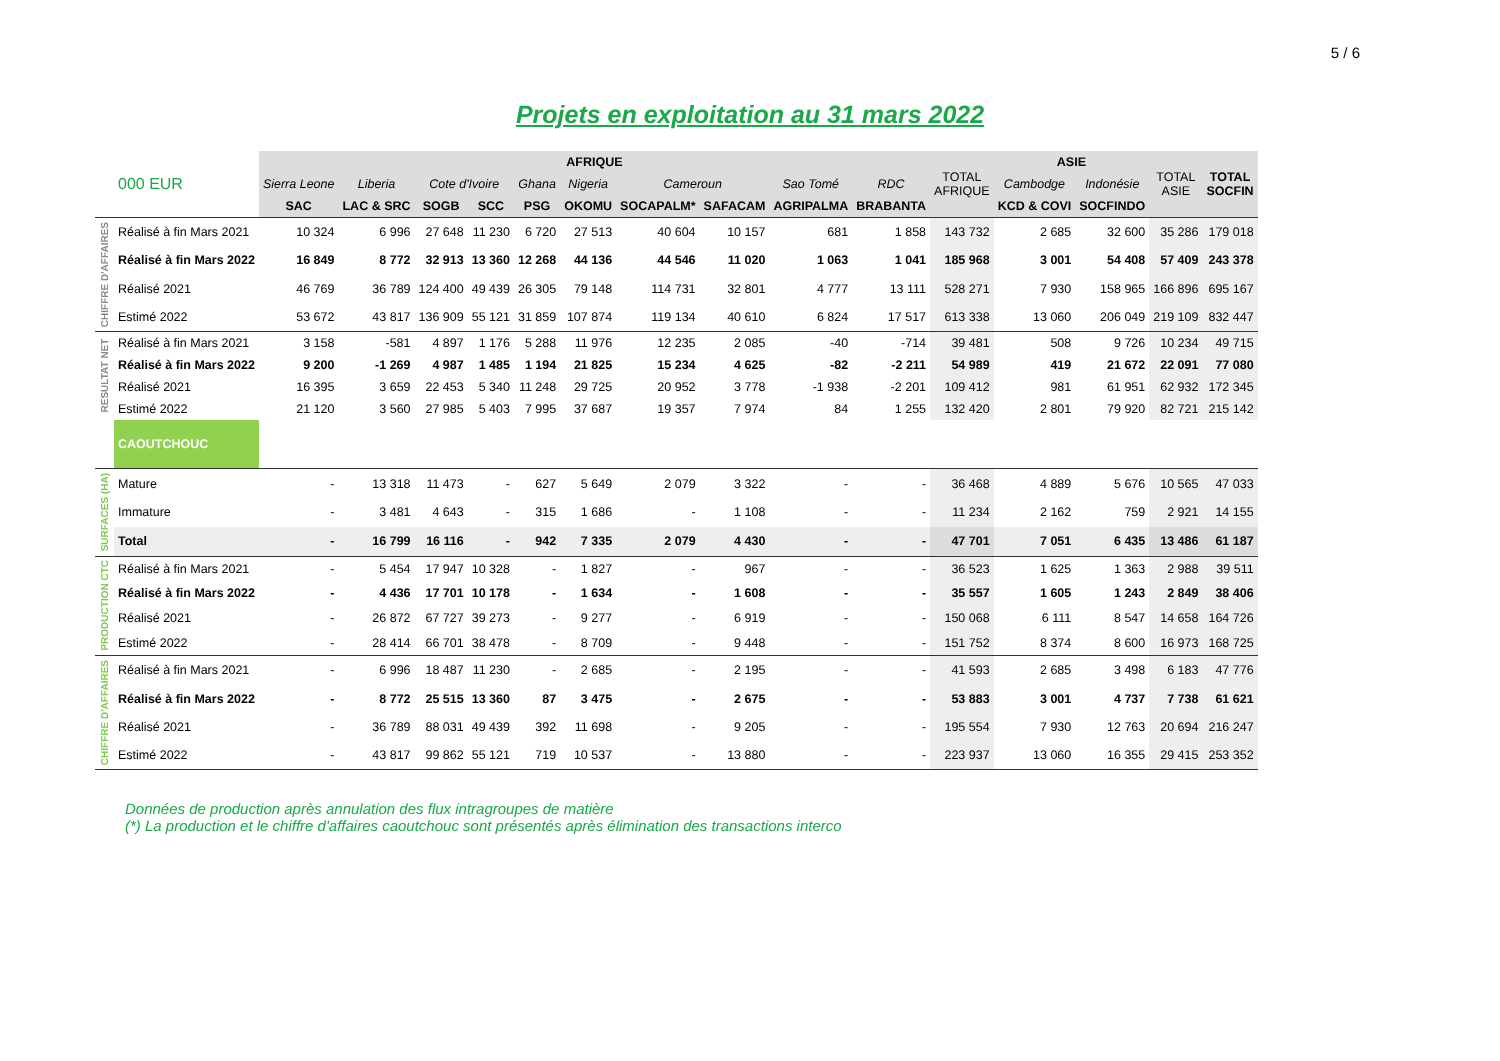5 / 6
Projets en exploitation au 31 mars 2022
| | 000 EUR | AFRIQUE | | | | | | | | | | TOTAL AFRIQUE | ASIE | | TOTAL ASIE | TOTAL SOCFIN |
| | | Sierra Leone | Liberia | Cote d'Ivoire | | Ghana | Nigeria | Cameroun | | Sao Tomé | RDC | | Cambodge | Indonésie | | |
| | | SAC | LAC & SRC | SOGB | SCC | PSG | OKOMU | SOCAPALM* | SAFACAM | AGRIPALMA | BRABANTA | | KCD & COVI | SOCFINDO | | |
| CHIFFRE D'AFFAIRES | Réalisé à fin Mars 2021 | 10 324 | 6 996 | 27 648 | 11 230 | 6 720 | 27 513 | 40 604 | 10 157 | 681 | 1 858 | 143 732 | 2 685 | 32 600 | 35 286 | 179 018 |
| | Réalisé à fin Mars 2022 | 16 849 | 8 772 | 32 913 | 13 360 | 12 268 | 44 136 | 44 546 | 11 020 | 1 063 | 1 041 | 185 968 | 3 001 | 54 408 | 57 409 | 243 378 |
| | Réalisé 2021 | 46 769 | 36 789 | 124 400 | 49 439 | 26 305 | 79 148 | 114 731 | 32 801 | 4 777 | 13 111 | 528 271 | 7 930 | 158 965 | 166 896 | 695 167 |
| | Estimé 2022 | 53 672 | 43 817 | 136 909 | 55 121 | 31 859 | 107 874 | 119 134 | 40 610 | 6 824 | 17 517 | 613 338 | 13 060 | 206 049 | 219 109 | 832 447 |
| RESULTAT NET | Réalisé à fin Mars 2021 | 3 158 | -581 | 4 897 | 1 176 | 5 288 | 11 976 | 12 235 | 2 085 | -40 | -714 | 39 481 | 508 | 9 726 | 10 234 | 49 715 |
| | Réalisé à fin Mars 2022 | 9 200 | -1 269 | 4 987 | 1 485 | 1 194 | 21 825 | 15 234 | 4 625 | -82 | -2 211 | 54 989 | 419 | 21 672 | 22 091 | 77 080 |
| | Réalisé 2021 | 16 395 | 3 659 | 22 453 | 5 340 | 11 248 | 29 725 | 20 952 | 3 778 | -1 938 | -2 201 | 109 412 | 981 | 61 951 | 62 932 | 172 345 |
| | Estimé 2022 | 21 120 | 3 560 | 27 985 | 5 403 | 7 995 | 37 687 | 19 357 | 7 974 | 84 | 1 255 | 132 420 | 2 801 | 79 920 | 82 721 | 215 142 |
| | CAOUTCHOUC | | | | | | | | | | | | | | | |
| SURFACES (HA) | Mature | - | 13 318 | 11 473 | - | 627 | 5 649 | 2 079 | 3 322 | - | - | 36 468 | 4 889 | 5 676 | 10 565 | 47 033 |
| | Immature | - | 3 481 | 4 643 | - | 315 | 1 686 | - | 1 108 | - | - | 11 234 | 2 162 | 759 | 2 921 | 14 155 |
| | Total | - | 16 799 | 16 116 | - | 942 | 7 335 | 2 079 | 4 430 | - | - | 47 701 | 7 051 | 6 435 | 13 486 | 61 187 |
| PRODUCTION CTC | Réalisé à fin Mars 2021 | - | 5 454 | 17 947 | 10 328 | - | 1 827 | - | 967 | - | - | 36 523 | 1 625 | 1 363 | 2 988 | 39 511 |
| | Réalisé à fin Mars 2022 | - | 4 436 | 17 701 | 10 178 | - | 1 634 | - | 1 608 | - | - | 35 557 | 1 605 | 1 243 | 2 849 | 38 406 |
| | Réalisé 2021 | - | 26 872 | 67 727 | 39 273 | - | 9 277 | - | 6 919 | - | - | 150 068 | 6 111 | 8 547 | 14 658 | 164 726 |
| | Estimé 2022 | - | 28 414 | 66 701 | 38 478 | - | 8 709 | - | 9 448 | - | - | 151 752 | 8 374 | 8 600 | 16 973 | 168 725 |
| CHIFFRE D'AFFAIRES | Réalisé à fin Mars 2021 | - | 6 996 | 18 487 | 11 230 | - | 2 685 | - | 2 195 | - | - | 41 593 | 2 685 | 3 498 | 6 183 | 47 776 |
| | Réalisé à fin Mars 2022 | - | 8 772 | 25 515 | 13 360 | 87 | 3 475 | - | 2 675 | - | - | 53 883 | 3 001 | 4 737 | 7 738 | 61 621 |
| | Réalisé 2021 | - | 36 789 | 88 031 | 49 439 | 392 | 11 698 | - | 9 205 | - | - | 195 554 | 7 930 | 12 763 | 20 694 | 216 247 |
| | Estimé 2022 | - | 43 817 | 99 862 | 55 121 | 719 | 10 537 | - | 13 880 | - | - | 223 937 | 13 060 | 16 355 | 29 415 | 253 352 |
Données de production après annulation des flux intragroupes de matière
(*) La production et le chiffre d'affaires caoutchouc sont présentés après élimination des transactions interco